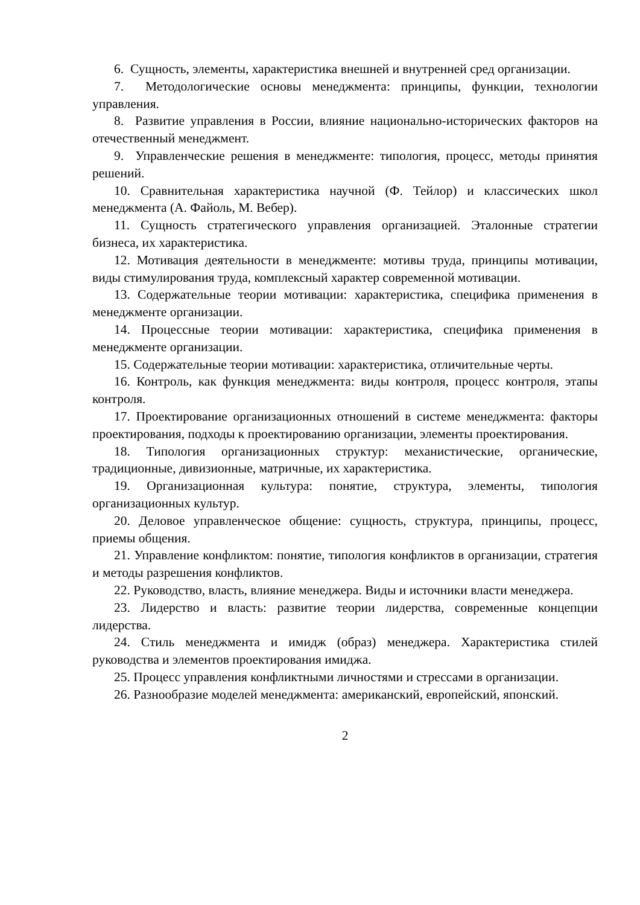6. Сущность, элементы, характеристика внешней и внутренней сред организации.
7. Методологические основы менеджмента: принципы, функции, технологии управления.
8. Развитие управления в России, влияние национально-исторических факторов на отечественный менеджмент.
9. Управленческие решения в менеджменте: типология, процесс, методы принятия решений.
10. Сравнительная характеристика научной (Ф. Тейлор) и классических школ менеджмента (А. Файоль, М. Вебер).
11. Сущность стратегического управления организацией. Эталонные стратегии бизнеса, их характеристика.
12. Мотивация деятельности в менеджменте: мотивы труда, принципы мотивации, виды стимулирования труда, комплексный характер современной мотивации.
13. Содержательные теории мотивации: характеристика, специфика применения в менеджменте организации.
14. Процессные теории мотивации: характеристика, специфика применения в менеджменте организации.
15. Содержательные теории мотивации: характеристика, отличительные черты.
16. Контроль, как функция менеджмента: виды контроля, процесс контроля, этапы контроля.
17. Проектирование организационных отношений в системе менеджмента: факторы проектирования, подходы к проектированию организации, элементы проектирования.
18. Типология организационных структур: механистические, органические, традиционные, дивизионные, матричные, их характеристика.
19. Организационная культура: понятие, структура, элементы, типология организационных культур.
20. Деловое управленческое общение: сущность, структура, принципы, процесс, приемы общения.
21. Управление конфликтом: понятие, типология конфликтов в организации, стратегия и методы разрешения конфликтов.
22. Руководство, власть, влияние менеджера. Виды и источники власти менеджера.
23. Лидерство и власть: развитие теории лидерства, современные концепции лидерства.
24. Стиль менеджмента и имидж (образ) менеджера. Характеристика стилей руководства и элементов проектирования имиджа.
25. Процесс управления конфликтными личностями и стрессами в организации.
26. Разнообразие моделей менеджмента: американский, европейский, японский.
2